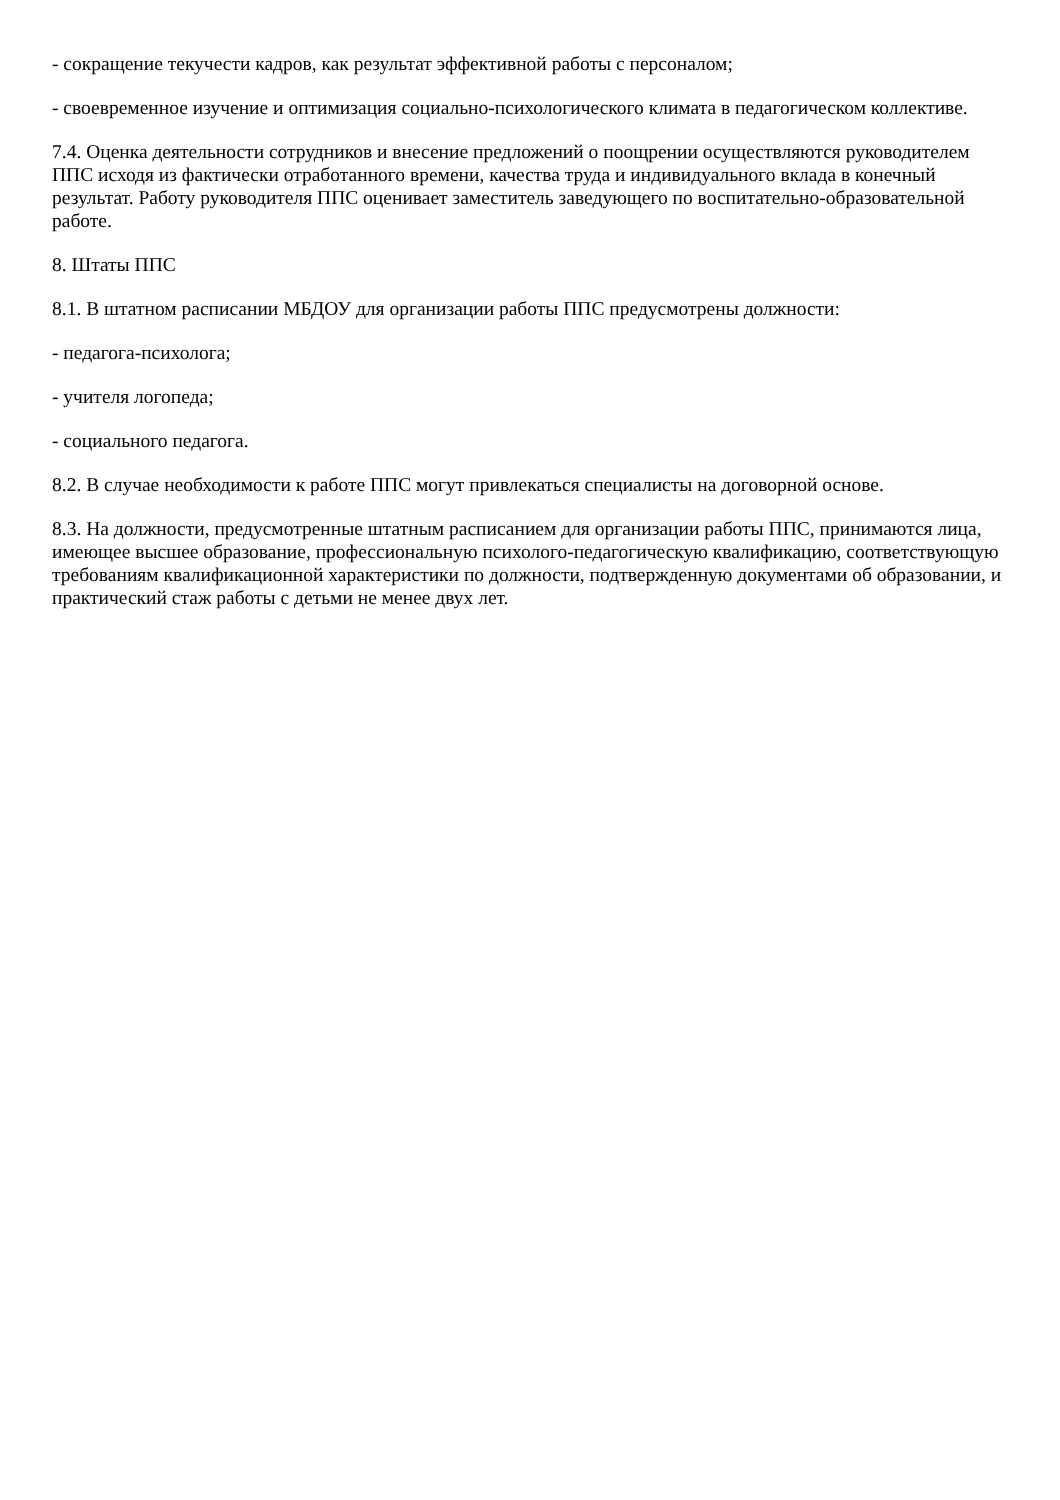- сокращение текучести кадров, как результат эффективной работы с персоналом;
- своевременное изучение и оптимизация социально-психологического климата в педагогическом коллективе.
7.4. Оценка деятельности сотрудников и внесение предложений о поощрении осуществляются руководителем ППС исходя из фактически отработанного времени, качества труда и индивидуального вклада в конечный результат. Работу руководителя ППС оценивает заместитель заведующего по воспитательно-образовательной работе.
8. Штаты ППС
8.1. В штатном расписании МБДОУ для организации работы ППС предусмотрены должности:
- педагога-психолога;
- учителя логопеда;
- социального педагога.
8.2. В случае необходимости к работе ППС могут привлекаться специалисты на договорной основе.
8.3. На должности, предусмотренные штатным расписанием для организации работы ППС, принимаются лица, имеющее высшее образование, профессиональную психолого-педагогическую квалификацию, соответствующую требованиям квалификационной характеристики по должности, подтвержденную документами об образовании, и практический стаж работы с детьми не менее двух лет.